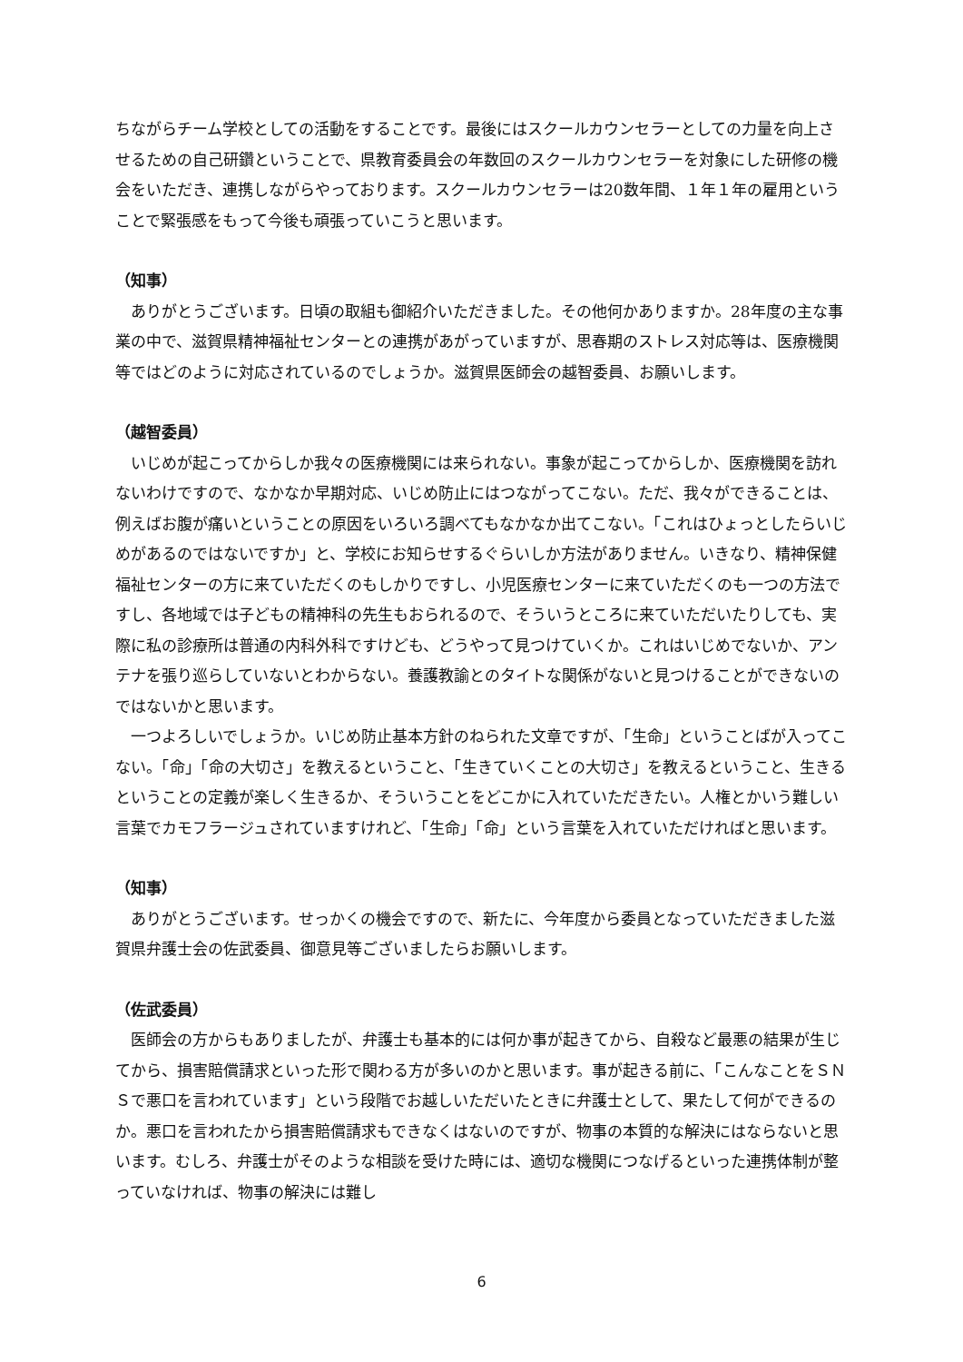ちながらチーム学校としての活動をすることです。最後にはスクールカウンセラーとしての力量を向上させるための自己研鑽ということで、県教育委員会の年数回のスクールカウンセラーを対象にした研修の機会をいただき、連携しながらやっております。スクールカウンセラーは20数年間、１年１年の雇用ということで緊張感をもって今後も頑張っていこうと思います。
（知事）
　ありがとうございます。日頃の取組も御紹介いただきました。その他何かありますか。28年度の主な事業の中で、滋賀県精神福祉センターとの連携があがっていますが、思春期のストレス対応等は、医療機関等ではどのように対応されているのでしょうか。滋賀県医師会の越智委員、お願いします。
（越智委員）
　いじめが起こってからしか我々の医療機関には来られない。事象が起こってからしか、医療機関を訪れないわけですので、なかなか早期対応、いじめ防止にはつながってこない。ただ、我々ができることは、例えばお腹が痛いということの原因をいろいろ調べてもなかなか出てこない。「これはひょっとしたらいじめがあるのではないですか」と、学校にお知らせするぐらいしか方法がありません。いきなり、精神保健福祉センターの方に来ていただくのもしかりですし、小児医療センターに来ていただくのも一つの方法ですし、各地域では子どもの精神科の先生もおられるので、そういうところに来ていただいたりしても、実際に私の診療所は普通の内科外科ですけども、どうやって見つけていくか。これはいじめでないか、アンテナを張り巡らしていないとわからない。養護教諭とのタイトな関係がないと見つけることができないのではないかと思います。
　一つよろしいでしょうか。いじめ防止基本方針のねられた文章ですが、「生命」ということばが入ってこない。「命」「命の大切さ」を教えるということ、「生きていくことの大切さ」を教えるということ、生きるということの定義が楽しく生きるか、そういうことをどこかに入れていただきたい。人権とかいう難しい言葉でカモフラージュされていますけれど、「生命」「命」という言葉を入れていただければと思います。
（知事）
　ありがとうございます。せっかくの機会ですので、新たに、今年度から委員となっていただきました滋賀県弁護士会の佐武委員、御意見等ございましたらお願いします。
（佐武委員）
　医師会の方からもありましたが、弁護士も基本的には何か事が起きてから、自殺など最悪の結果が生じてから、損害賠償請求といった形で関わる方が多いのかと思います。事が起きる前に、「こんなことをＳＮＳで悪口を言われています」という段階でお越しいただいたときに弁護士として、果たして何ができるのか。悪口を言われたから損害賠償請求もできなくはないのですが、物事の本質的な解決にはならないと思います。むしろ、弁護士がそのような相談を受けた時には、適切な機関につなげるといった連携体制が整っていなければ、物事の解決には難し
6